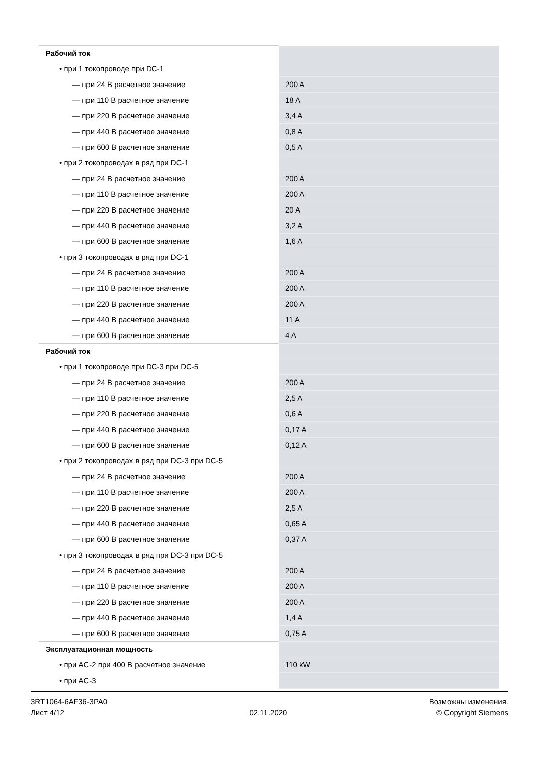| Рабочий ток | |
| • при 1 токопроводе при DC-1 | |
| — при 24 В расчетное значение | 200 A |
| — при 110 В расчетное значение | 18 A |
| — при 220 В расчетное значение | 3,4 A |
| — при 440 В расчетное значение | 0,8 A |
| — при 600 В расчетное значение | 0,5 A |
| • при 2 токопроводах в ряд при DC-1 | |
| — при 24 В расчетное значение | 200 A |
| — при 110 В расчетное значение | 200 A |
| — при 220 В расчетное значение | 20 A |
| — при 440 В расчетное значение | 3,2 A |
| — при 600 В расчетное значение | 1,6 A |
| • при 3 токопроводах в ряд при DC-1 | |
| — при 24 В расчетное значение | 200 A |
| — при 110 В расчетное значение | 200 A |
| — при 220 В расчетное значение | 200 A |
| — при 440 В расчетное значение | 11 A |
| — при 600 В расчетное значение | 4 A |
| Рабочий ток | |
| • при 1 токопроводе при DC-3 при DC-5 | |
| — при 24 В расчетное значение | 200 A |
| — при 110 В расчетное значение | 2,5 A |
| — при 220 В расчетное значение | 0,6 A |
| — при 440 В расчетное значение | 0,17 A |
| — при 600 В расчетное значение | 0,12 A |
| • при 2 токопроводах в ряд при DC-3 при DC-5 | |
| — при 24 В расчетное значение | 200 A |
| — при 110 В расчетное значение | 200 A |
| — при 220 В расчетное значение | 2,5 A |
| — при 440 В расчетное значение | 0,65 A |
| — при 600 В расчетное значение | 0,37 A |
| • при 3 токопроводах в ряд при DC-3 при DC-5 | |
| — при 24 В расчетное значение | 200 A |
| — при 110 В расчетное значение | 200 A |
| — при 220 В расчетное значение | 200 A |
| — при 440 В расчетное значение | 1,4 A |
| — при 600 В расчетное значение | 0,75 A |
| Эксплуатационная мощность | |
| • при AC-2 при 400 В расчетное значение | 110 kW |
| • при AC-3 | |
3RT1064-6AF36-3PA0
Лист 4/12
02.11.2020
Возможны изменения.
© Copyright Siemens